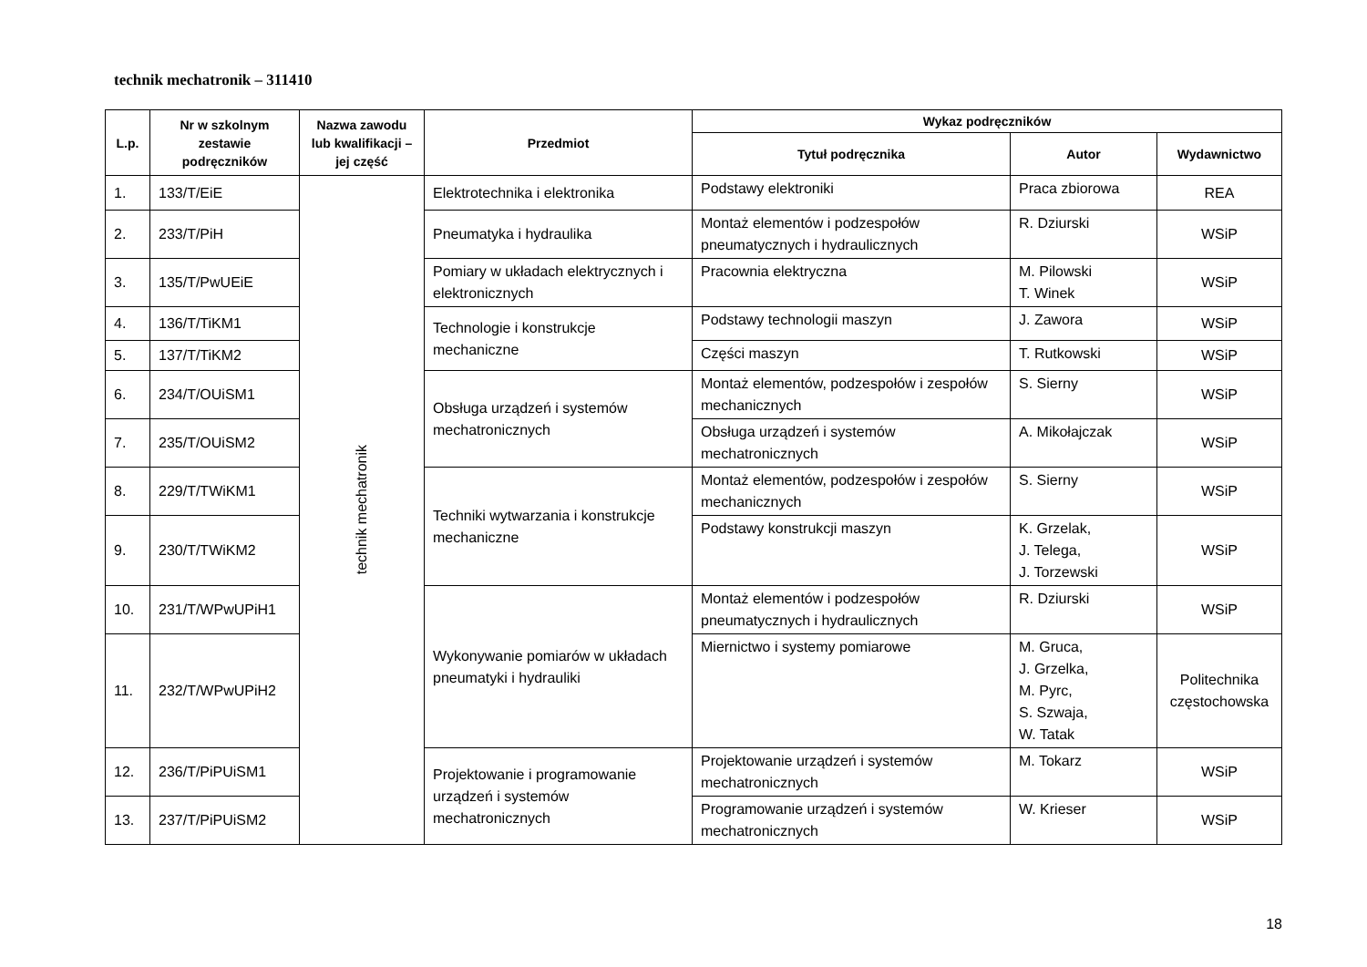technik mechatronik – 311410
| L.p. | Nr w szkolnym zestawie podręczników | Nazwa zawodu lub kwalifikacji – jej część | Przedmiot | Wykaz podręczników | | |
| --- | --- | --- | --- | --- | --- | --- |
| | | | | Tytuł podręcznika | Autor | Wydawnictwo |
| 1. | 133/T/EiE | technik mechatronik | Elektrotechnika i elektronika | Podstawy elektroniki | Praca zbiorowa | REA |
| 2. | 233/T/PiH | | Pneumatyka i hydraulika | Montaż elementów i podzespołów pneumatycznych i hydraulicznych | R. Dziurski | WSiP |
| 3. | 135/T/PwUEiE | | Pomiary w układach elektrycznych i elektronicznych | Pracownia elektryczna | M. Pilowski T. Winek | WSiP |
| 4. | 136/T/TiKM1 | | Technologie i konstrukcje mechaniczne | Podstawy technologii maszyn | J. Zawora | WSiP |
| 5. | 137/T/TiKM2 | | | Części maszyn | T. Rutkowski | WSiP |
| 6. | 234/T/OUiSM1 | | Obsługa urządzeń i systemów mechatronicznych | Montaż elementów, podzespołów i zespołów mechanicznych | S. Sierny | WSiP |
| 7. | 235/T/OUiSM2 | | | Obsługa urządzeń i systemów mechatronicznych | A. Mikołajczak | WSiP |
| 8. | 229/T/TWiKM1 | | Techniki wytwarzania i konstrukcje mechaniczne | Montaż elementów, podzespołów i zespołów mechanicznych | S. Sierny | WSiP |
| 9. | 230/T/TWiKM2 | | | Podstawy konstrukcji maszyn | K. Grzelak, J. Telega, J. Torzewski | WSiP |
| 10. | 231/T/WPwUPiH1 | | Wykonywanie pomiarów w układach pneumatyki i hydrauliki | Montaż elementów i podzespołów pneumatycznych i hydraulicznych | R. Dziurski | WSiP |
| 11. | 232/T/WPwUPiH2 | | | Miernictwo i systemy pomiarowe | M. Gruca, J. Grzelka, M. Pyrc, S. Szwaja, W. Tatak | Politechnika częstochowska |
| 12. | 236/T/PiPUiSM1 | | Projektowanie i programowanie urządzeń i systemów mechatronicznych | Projektowanie urządzeń i systemów mechatronicznych | M. Tokarz | WSiP |
| 13. | 237/T/PiPUiSM2 | | | Programowanie urządzeń i systemów mechatronicznych | W. Krieser | WSiP |
18